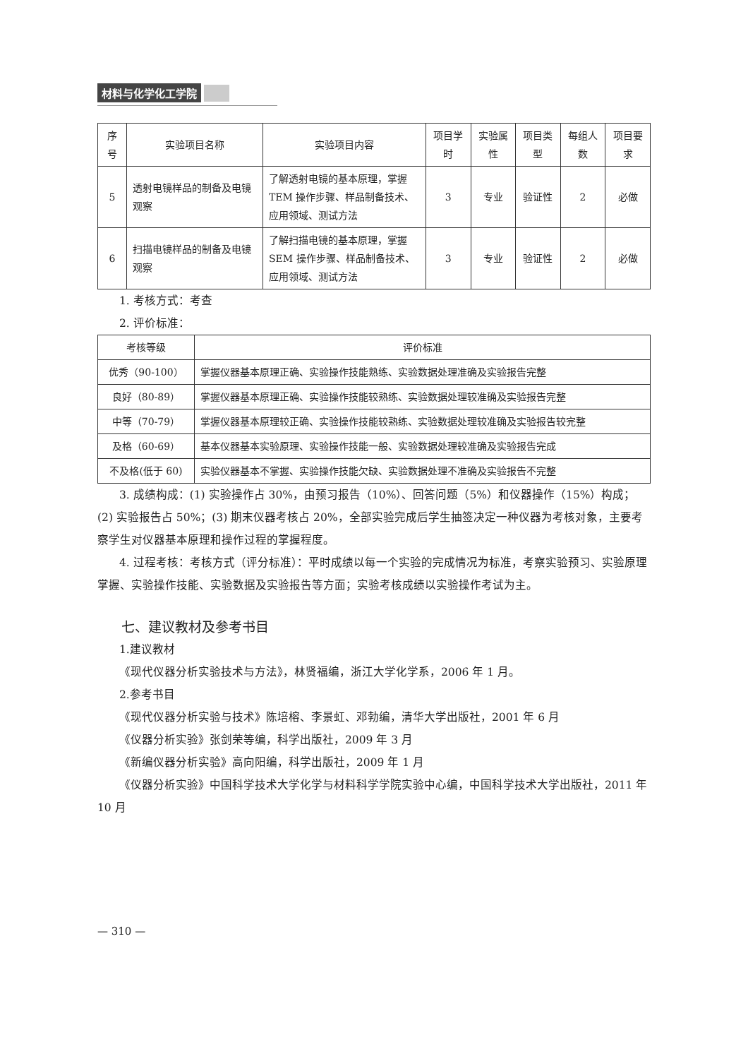材料与化学化工学院
| 序号 | 实验项目名称 | 实验项目内容 | 项目学时 | 实验属性 | 项目类型 | 每组人数 | 项目要求 |
| --- | --- | --- | --- | --- | --- | --- | --- |
| 5 | 透射电镜样品的制备及电镜观察 | 了解透射电镜的基本原理，掌握 TEM 操作步骤、样品制备技术、应用领域、测试方法 | 3 | 专业 | 验证性 | 2 | 必做 |
| 6 | 扫描电镜样品的制备及电镜观察 | 了解扫描电镜的基本原理，掌握 SEM 操作步骤、样品制备技术、应用领域、测试方法 | 3 | 专业 | 验证性 | 2 | 必做 |
1. 考核方式：考查
2. 评价标准：
| 考核等级 | 评价标准 |
| --- | --- |
| 优秀（90-100） | 掌握仪器基本原理正确、实验操作技能熟练、实验数据处理准确及实验报告完整 |
| 良好（80-89） | 掌握仪器基本原理正确、实验操作技能较熟练、实验数据处理较准确及实验报告完整 |
| 中等（70-79） | 掌握仪器基本原理较正确、实验操作技能较熟练、实验数据处理较准确及实验报告较完整 |
| 及格（60-69） | 基本仪器基本实验原理、实验操作技能一般、实验数据处理较准确及实验报告完成 |
| 不及格(低于 60) | 实验仪器基本不掌握、实验操作技能欠缺、实验数据处理不准确及实验报告不完整 |
3. 成绩构成：(1) 实验操作占 30%，由预习报告（10%）、回答问题（5%）和仪器操作（15%）构成；(2) 实验报告占 50%；(3) 期末仪器考核占 20%，全部实验完成后学生抽签决定一种仪器为考核对象，主要考察学生对仪器基本原理和操作过程的掌握程度。
4. 过程考核：考核方式（评分标准）：平时成绩以每一个实验的完成情况为标准，考察实验预习、实验原理掌握、实验操作技能、实验数据及实验报告等方面；实验考核成绩以实验操作考试为主。
七、建议教材及参考书目
1.建议教材
《现代仪器分析实验技术与方法》，林贤福编，浙江大学化学系，2006 年 1 月。
2.参考书目
《现代仪器分析实验与技术》陈培榕、李景虹、邓勃编，清华大学出版社，2001 年 6 月
《仪器分析实验》张剑荣等编，科学出版社，2009 年 3 月
《新编仪器分析实验》高向阳编，科学出版社，2009 年 1 月
《仪器分析实验》中国科学技术大学化学与材料科学学院实验中心编，中国科学技术大学出版社，2011 年 10 月
— 310 —